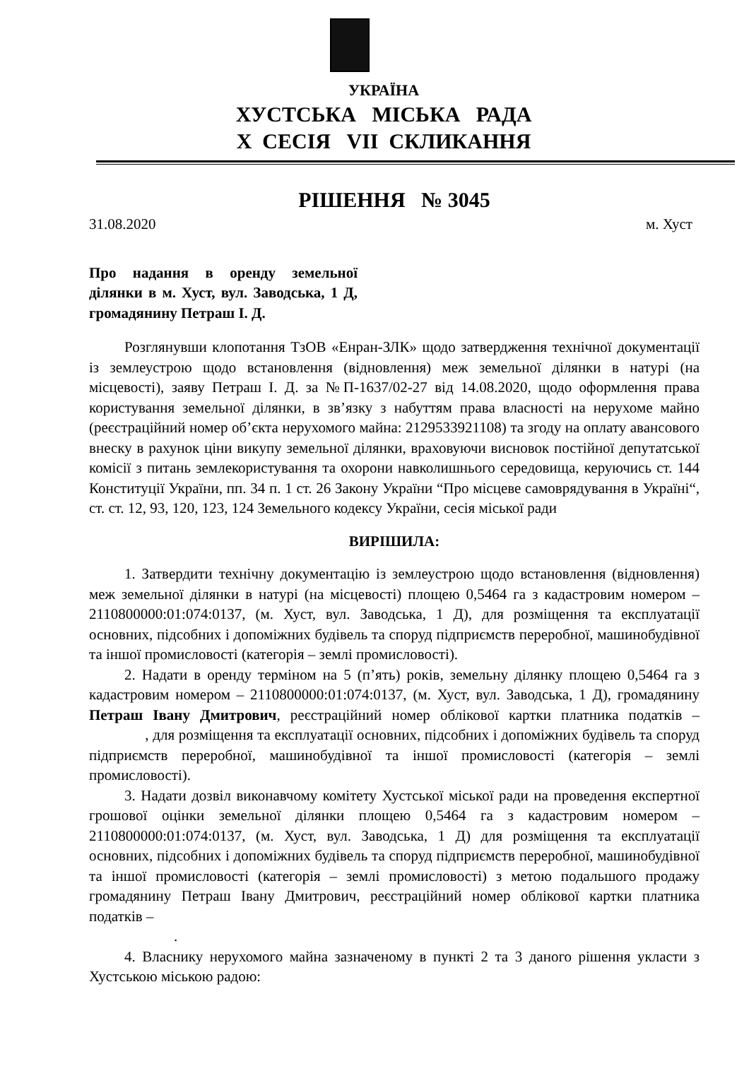УКРАЇНА
ХУСТСЬКА МІСЬКА РАДА
Х СЕСІЯ VІІ СКЛИКАННЯ
РІШЕННЯ № 3045
31.08.2020 м. Хуст
Про надання в оренду земельної ділянки в м. Хуст, вул. Заводська, 1 Д, громадянину Петраш І. Д.
Розглянувши клопотання ТзОВ «Енран-ЗЛК» щодо затвердження технічної документації із землеустрою щодо встановлення (відновлення) меж земельної ділянки в натурі (на місцевості), заяву Петраш І. Д. за №П-1637/02-27 від 14.08.2020, щодо оформлення права користування земельної ділянки, в зв’язку з набуттям права власності на нерухоме майно (реєстраційний номер об’єкта нерухомого майна: 2129533921108) та згоду на оплату авансового внеску в рахунок ціни викупу земельної ділянки, враховуючи висновок постійної депутатської комісії з питань землекористування та охорони навколишнього середовища, керуючись ст. 144 Конституції України, пп. 34 п. 1 ст. 26 Закону України “Про місцеве самоврядування в Україні“, ст. ст. 12, 93, 120, 123, 124 Земельного кодексу України, сесія міської ради
ВИРІШИЛА:
1. Затвердити технічну документацію із землеустрою щодо встановлення (відновлення) меж земельної ділянки в натурі (на місцевості) площею 0,5464 га з кадастровим номером – 2110800000:01:074:0137, (м. Хуст, вул. Заводська, 1 Д), для розміщення та експлуатації основних, підсобних і допоміжних будівель та споруд підприємств переробної, машинобудівної та іншої промисловості (категорія – землі промисловості).
2. Надати в оренду терміном на 5 (п’ять) років, земельну ділянку площею 0,5464 га з кадастровим номером – 2110800000:01:074:0137, (м. Хуст, вул. Заводська, 1 Д), громадянину Петраш Івану Дмитрович, реєстраційний номер облікової картки платника податків – , для розміщення та експлуатації основних, підсобних і допоміжних будівель та споруд підприємств переробної, машинобудівної та іншої промисловості (категорія – землі промисловості).
3. Надати дозвіл виконавчому комітету Хустської міської ради на проведення експертної грошової оцінки земельної ділянки площею 0,5464 га з кадастровим номером – 2110800000:01:074:0137, (м. Хуст, вул. Заводська, 1 Д) для розміщення та експлуатації основних, підсобних і допоміжних будівель та споруд підприємств переробної, машинобудівної та іншої промисловості (категорія – землі промисловості) з метою подальшого продажу громадянину Петраш Івану Дмитрович, реєстраційний номер облікової картки платника податків –
.
4. Власнику нерухомого майна зазначеному в пункті 2 та 3 даного рішення укласти з Хустською міською радою: